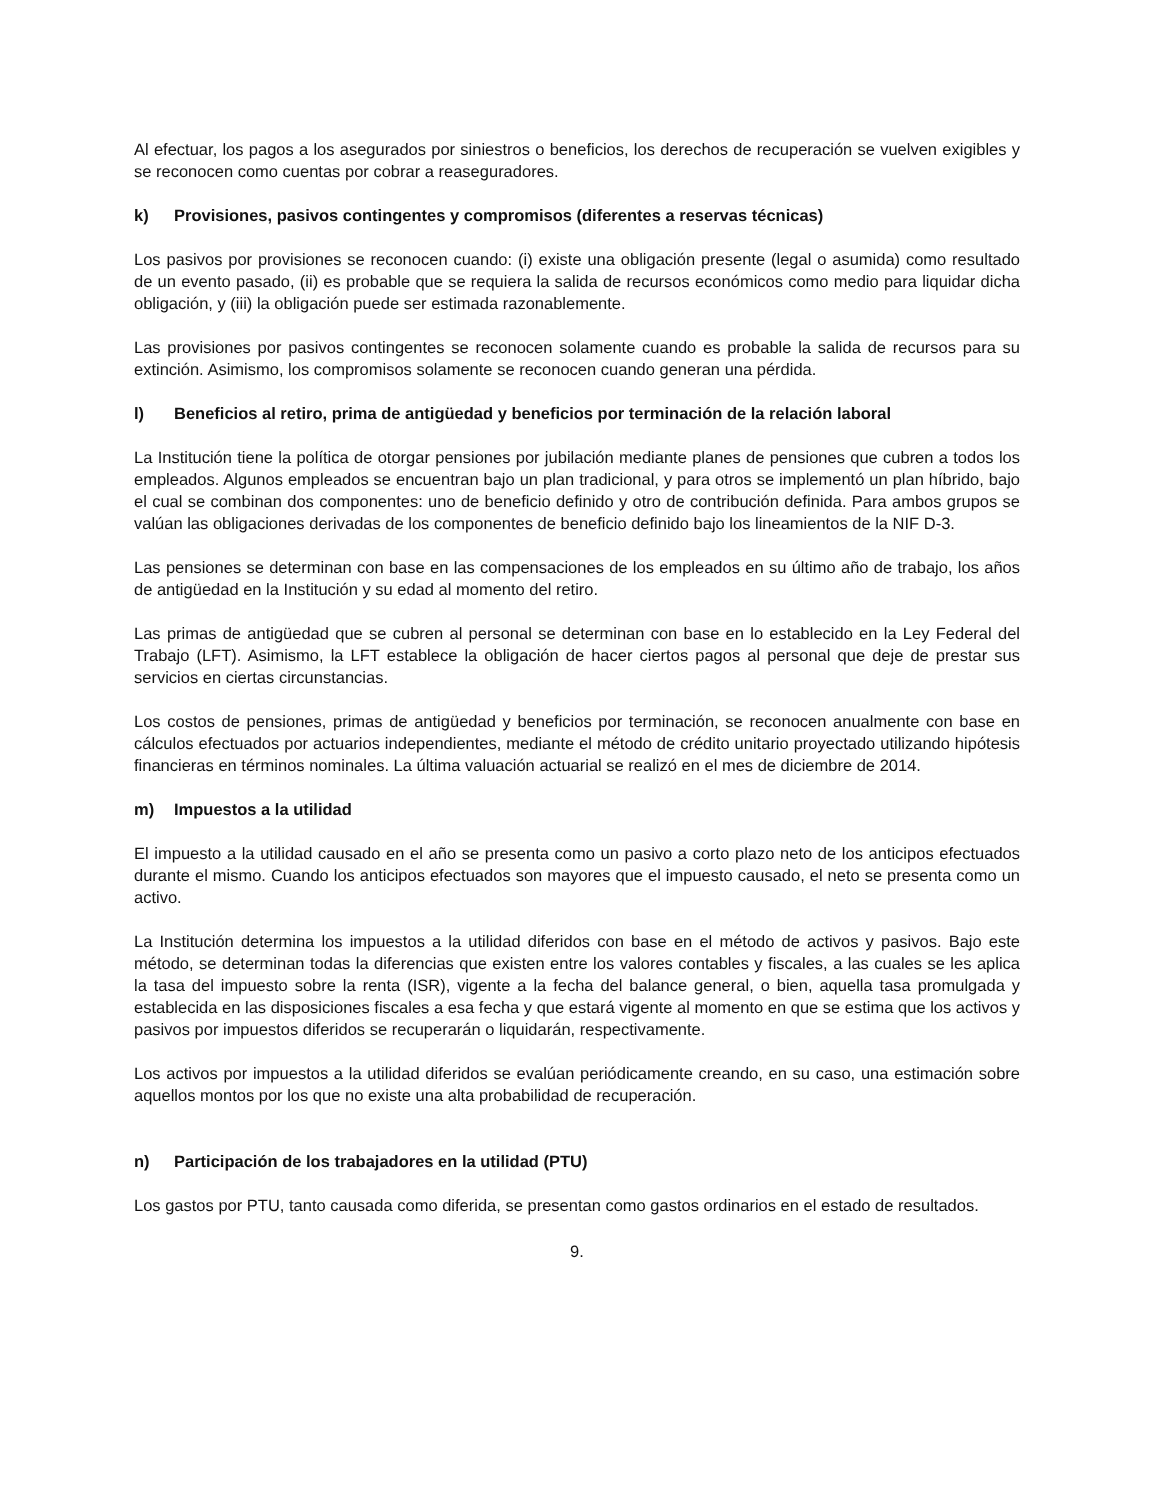Al efectuar, los pagos a los asegurados por siniestros o beneficios, los derechos de recuperación se vuelven exigibles y se reconocen como cuentas por cobrar a reaseguradores.
k) Provisiones, pasivos contingentes y compromisos (diferentes a reservas técnicas)
Los pasivos por provisiones se reconocen cuando: (i) existe una obligación presente (legal o asumida) como resultado de un evento pasado, (ii) es probable que se requiera la salida de recursos económicos como medio para liquidar dicha obligación, y (iii) la obligación puede ser estimada razonablemente.
Las provisiones por pasivos contingentes se reconocen solamente cuando es probable la salida de recursos para su extinción. Asimismo, los compromisos solamente se reconocen cuando generan una pérdida.
l) Beneficios al retiro, prima de antigüedad y beneficios por terminación de la relación laboral
La Institución tiene la política de otorgar pensiones por jubilación mediante planes de pensiones que cubren a todos los empleados. Algunos empleados se encuentran bajo un plan tradicional, y para otros se implementó un plan híbrido, bajo el cual se combinan dos componentes: uno de beneficio definido y otro de contribución definida. Para ambos grupos se valúan las obligaciones derivadas de los componentes de beneficio definido bajo los lineamientos de la NIF D-3.
Las pensiones se determinan con base en las compensaciones de los empleados en su último año de trabajo, los años de antigüedad en la Institución y su edad al momento del retiro.
Las primas de antigüedad que se cubren al personal se determinan con base en lo establecido en la Ley Federal del Trabajo (LFT). Asimismo, la LFT establece la obligación de hacer ciertos pagos al personal que deje de prestar sus servicios en ciertas circunstancias.
Los costos de pensiones, primas de antigüedad y beneficios por terminación, se reconocen anualmente con base en cálculos efectuados por actuarios independientes, mediante el método de crédito unitario proyectado utilizando hipótesis financieras en términos nominales. La última valuación actuarial se realizó en el mes de diciembre de 2014.
m) Impuestos a la utilidad
El impuesto a la utilidad causado en el año se presenta como un pasivo a corto plazo neto de los anticipos efectuados durante el mismo. Cuando los anticipos efectuados son mayores que el impuesto causado, el neto se presenta como un activo.
La Institución determina los impuestos a la utilidad diferidos con base en el método de activos y pasivos. Bajo este método, se determinan todas la diferencias que existen entre los valores contables y fiscales, a las cuales se les aplica la tasa del impuesto sobre la renta (ISR), vigente a la fecha del balance general, o bien, aquella tasa promulgada y establecida en las disposiciones fiscales a esa fecha y que estará vigente al momento en que se estima que los activos y pasivos por impuestos diferidos se recuperarán o liquidarán, respectivamente.
Los activos por impuestos a la utilidad diferidos se evalúan periódicamente creando, en su caso, una estimación sobre aquellos montos por los que no existe una alta probabilidad de recuperación.
n) Participación de los trabajadores en la utilidad (PTU)
Los gastos por PTU, tanto causada como diferida, se presentan como gastos ordinarios en el estado de resultados.
9.